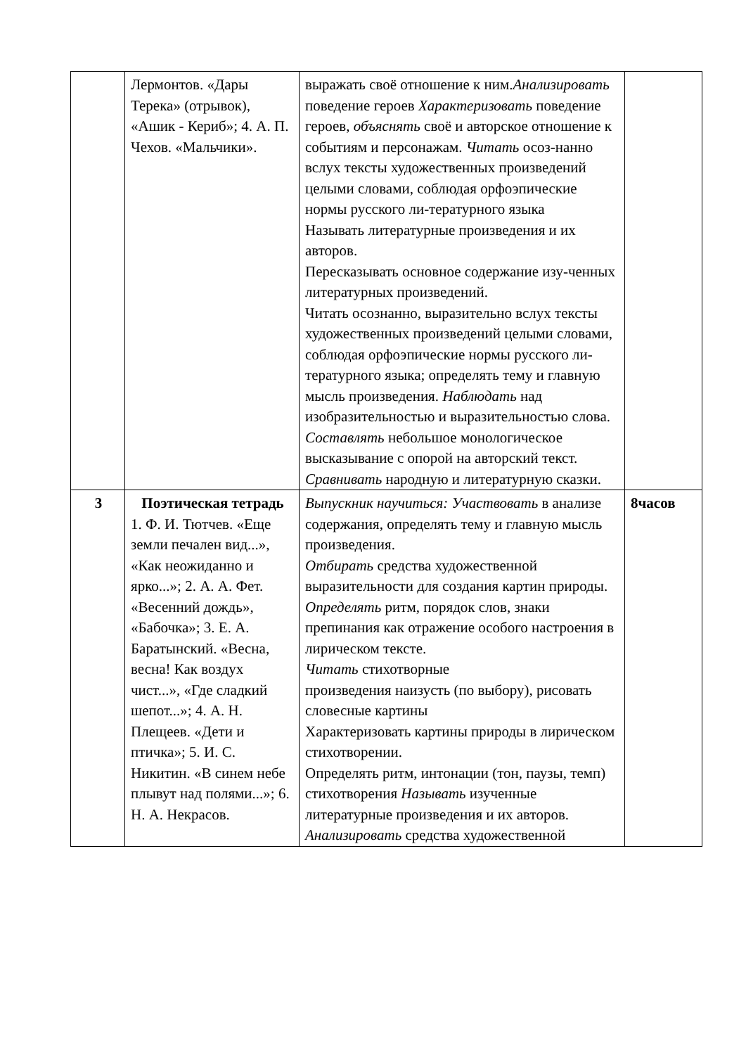| | Лермонтов. «Дары Терека» (отрывок), «Ашик - Кериб»; 4. А. П. Чехов. «Мальчики». | выражать своё отношение к ним. Анализировать поведение героев Характеризовать поведение героев, объяснять своё и авторское отношение к событиям и персонажам. Читать осоз-нанно вслух тексты художественных произведений целыми словами, соблюдая орфоэпические нормы русского ли-тературного языка Называть литературные произведения и их авторов. Пересказывать основное содержание изу-ченных литературных произведений. Читать осознанно, выразительно вслух тексты художественных произведений целыми словами, соблюдая орфоэпические нормы русского ли-тературного языка; определять тему и главную мысль произведения. Наблюдать над изобразительностью и выразительностью слова. Составлять небольшое монологическое высказывание с опорой на авторский текст. Сравнивать народную и литературную сказки. | |
| 3 | Поэтическая тетрадь 1. Ф. И. Тютчев. «Еще земли печален вид...», «Как неожиданно и ярко...»; 2. А. А. Фет. «Весенний дождь», «Бабочка»; 3. Е. А. Баратынский. «Весна, весна! Как воздух чист...», «Где сладкий шепот...»; 4. А. Н. Плещеев. «Дети и птичка»; 5. И. С. Никитин. «В синем небе плывут над полями...»; 6. Н. А. Некрасов. | Выпускник научиться: Участвовать в анализе содержания, определять тему и главную мысль произведения. Отбирать средства художественной выразительности для создания картин природы. Определять ритм, порядок слов, знаки препинания как отражение особого настроения в лирическом тексте. Читать стихотворные произведения наизусть (по выбору), рисовать словесные картины Характеризовать картины природы в лирическом стихотворении. Определять ритм, интонации (тон, паузы, темп) стихотворения Называть изученные литературные произведения и их авторов. Анализировать средства художественной | 8часов |